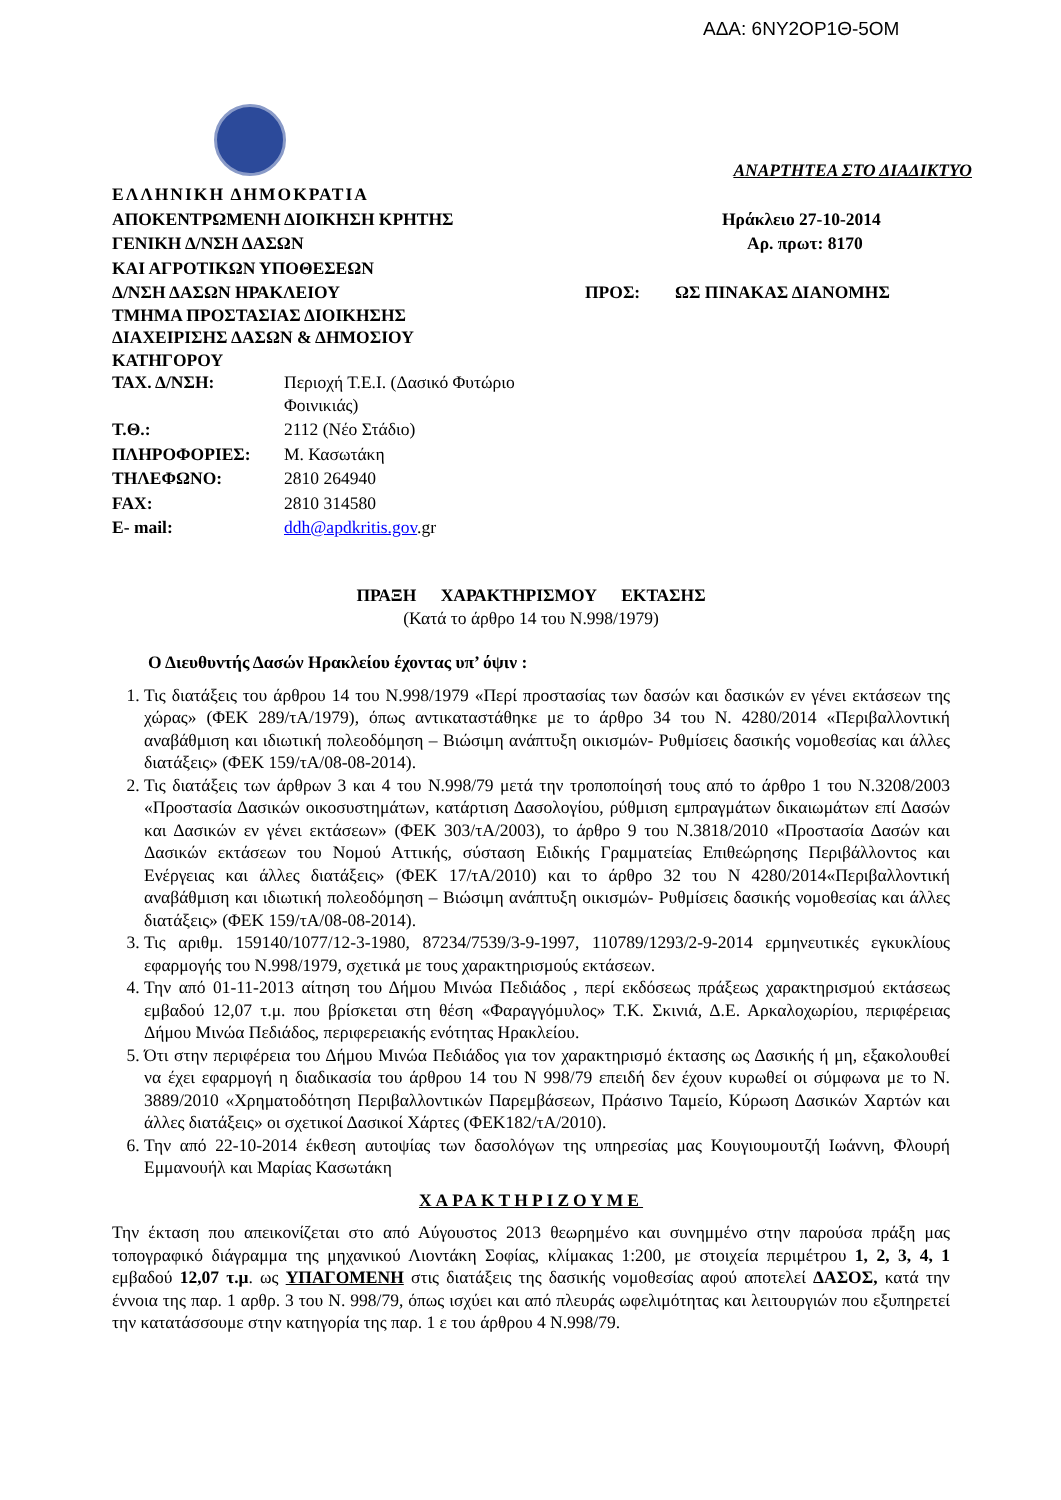ΑΔΑ: 6ΝΥ2ΟΡ1Θ-5ΟΜ
ΑΝΑΡΤΗΤΕΑ ΣΤΟ ΔΙΑΔΙΚΤΥΟ
ΕΛΛΗΝΙΚΗ ΔΗΜΟΚΡΑΤΙΑ
ΑΠΟΚΕΝΤΡΩΜΕΝΗ ΔΙΟΙΚΗΣΗ ΚΡΗΤΗΣ Ηράκλειο 27-10-2014
ΓΕΝΙΚΗ Δ/ΝΣΗ ΔΑΣΩΝ Αρ. πρωτ: 8170
ΚΑΙ ΑΓΡΟΤΙΚΩΝ ΥΠΟΘΕΣΕΩΝ
Δ/ΝΣΗ ΔΑΣΩΝ ΗΡΑΚΛΕΙΟΥ ΠΡΟΣ: ΩΣ ΠΙΝΑΚΑΣ ΔΙΑΝΟΜΗΣ
ΤΜΗΜΑ ΠΡΟΣΤΑΣΙΑΣ ΔΙΟΙΚΗΣΗΣ
ΔΙΑΧΕΙΡΙΣΗΣ ΔΑΣΩΝ & ΔΗΜΟΣΙΟΥ
ΚΑΤΗΓΟΡΟΥ
ΤΑΧ. Δ/ΝΣΗ: Περιοχή Τ.Ε.Ι. (Δασικό Φυτώριο
Φοινικιάς)
Τ.Θ.: 2112 (Νέο Στάδιο)
ΠΛΗΡΟΦΟΡΙΕΣ: Μ. Κασωτάκη
ΤΗΛΕΦΩΝΟ: 2810 264940
FAX: 2810 314580
E- mail: ddh@apdkritis.gov.gr
ΠΡΑΞΗ ΧΑΡΑΚΤΗΡΙΣΜΟΥ ΕΚΤΑΣΗΣ
(Κατά το άρθρο 14 του Ν.998/1979)
Ο Διευθυντής Δασών Ηρακλείου έχοντας υπ’ όψιν :
1. Τις διατάξεις του άρθρου 14 του Ν.998/1979 «Περί προστασίας των δασών και δασικών εν γένει εκτάσεων της χώρας» (ΦΕΚ 289/τΑ/1979), όπως αντικαταστάθηκε με το άρθρο 34 του Ν. 4280/2014 «Περιβαλλοντική αναβάθμιση και ιδιωτική πολεοδόμηση – Βιώσιμη ανάπτυξη οικισμών- Ρυθμίσεις δασικής νομοθεσίας και άλλες διατάξεις» (ΦΕΚ 159/τΑ/08-08-2014).
2. Τις διατάξεις των άρθρων 3 και 4 του Ν.998/79 μετά την τροποποίησή τους από το άρθρο 1 του Ν.3208/2003 «Προστασία Δασικών οικοσυστημάτων, κατάρτιση Δασολογίου, ρύθμιση εμπραγμάτων δικαιωμάτων επί Δασών και Δασικών εν γένει εκτάσεων» (ΦΕΚ 303/τΑ/2003), το άρθρο 9 του Ν.3818/2010 «Προστασία Δασών και Δασικών εκτάσεων του Νομού Αττικής, σύσταση Ειδικής Γραμματείας Επιθεώρησης Περιβάλλοντος και Ενέργειας και άλλες διατάξεις» (ΦΕΚ 17/τΑ/2010) και το άρθρο 32 του Ν 4280/2014«Περιβαλλοντική αναβάθμιση και ιδιωτική πολεοδόμηση – Βιώσιμη ανάπτυξη οικισμών- Ρυθμίσεις δασικής νομοθεσίας και άλλες διατάξεις» (ΦΕΚ 159/τΑ/08-08-2014).
3. Τις αριθμ. 159140/1077/12-3-1980, 87234/7539/3-9-1997, 110789/1293/2-9-2014 ερμηνευτικές εγκυκλίους εφαρμογής του Ν.998/1979, σχετικά με τους χαρακτηρισμούς εκτάσεων.
4. Την από 01-11-2013 αίτηση του Δήμου Μινώα Πεδιάδος , περί εκδόσεως πράξεως χαρακτηρισμού εκτάσεως εμβαδού 12,07 τ.μ. που βρίσκεται στη θέση «Φαραγγόμυλος» Τ.Κ. Σκινιά, Δ.Ε. Αρκαλοχωρίου, περιφέρειας Δήμου Μινώα Πεδιάδος, περιφερειακής ενότητας Ηρακλείου.
5. Ότι στην περιφέρεια του Δήμου Μινώα Πεδιάδος για τον χαρακτηρισμό έκτασης ως Δασικής ή μη, εξακολουθεί να έχει εφαρμογή η διαδικασία του άρθρου 14 του Ν 998/79 επειδή δεν έχουν κυρωθεί οι σύμφωνα με το Ν. 3889/2010 «Χρηματοδότηση Περιβαλλοντικών Παρεμβάσεων, Πράσινο Ταμείο, Κύρωση Δασικών Χαρτών και άλλες διατάξεις» οι σχετικοί Δασικοί Χάρτες (ΦΕΚ182/τΑ/2010).
6. Την από 22-10-2014 έκθεση αυτοψίας των δασολόγων της υπηρεσίας μας Κουγιουμουτζή Ιωάννη, Φλουρή Εμμανουήλ και Μαρίας Κασωτάκη
ΧΑΡΑΚΤΗΡΙΖΟΥΜΕ
Την έκταση που απεικονίζεται στο από Αύγουστος 2013 θεωρημένο και συνημμένο στην παρούσα πράξη μας τοπογραφικό διάγραμμα της μηχανικού Λιοντάκη Σοφίας, κλίμακας 1:200, με στοιχεία περιμέτρου 1, 2, 3, 4, 1 εμβαδού 12,07 τ.μ. ως ΥΠΑΓΟΜΕΝΗ στις διατάξεις της δασικής νομοθεσίας αφού αποτελεί ΔΑΣΟΣ, κατά την έννοια της παρ. 1 αρθρ. 3 του Ν. 998/79, όπως ισχύει και από πλευράς ωφελιμότητας και λειτουργιών που εξυπηρετεί την κατατάσσουμε στην κατηγορία της παρ. 1 ε του άρθρου 4 Ν.998/79.